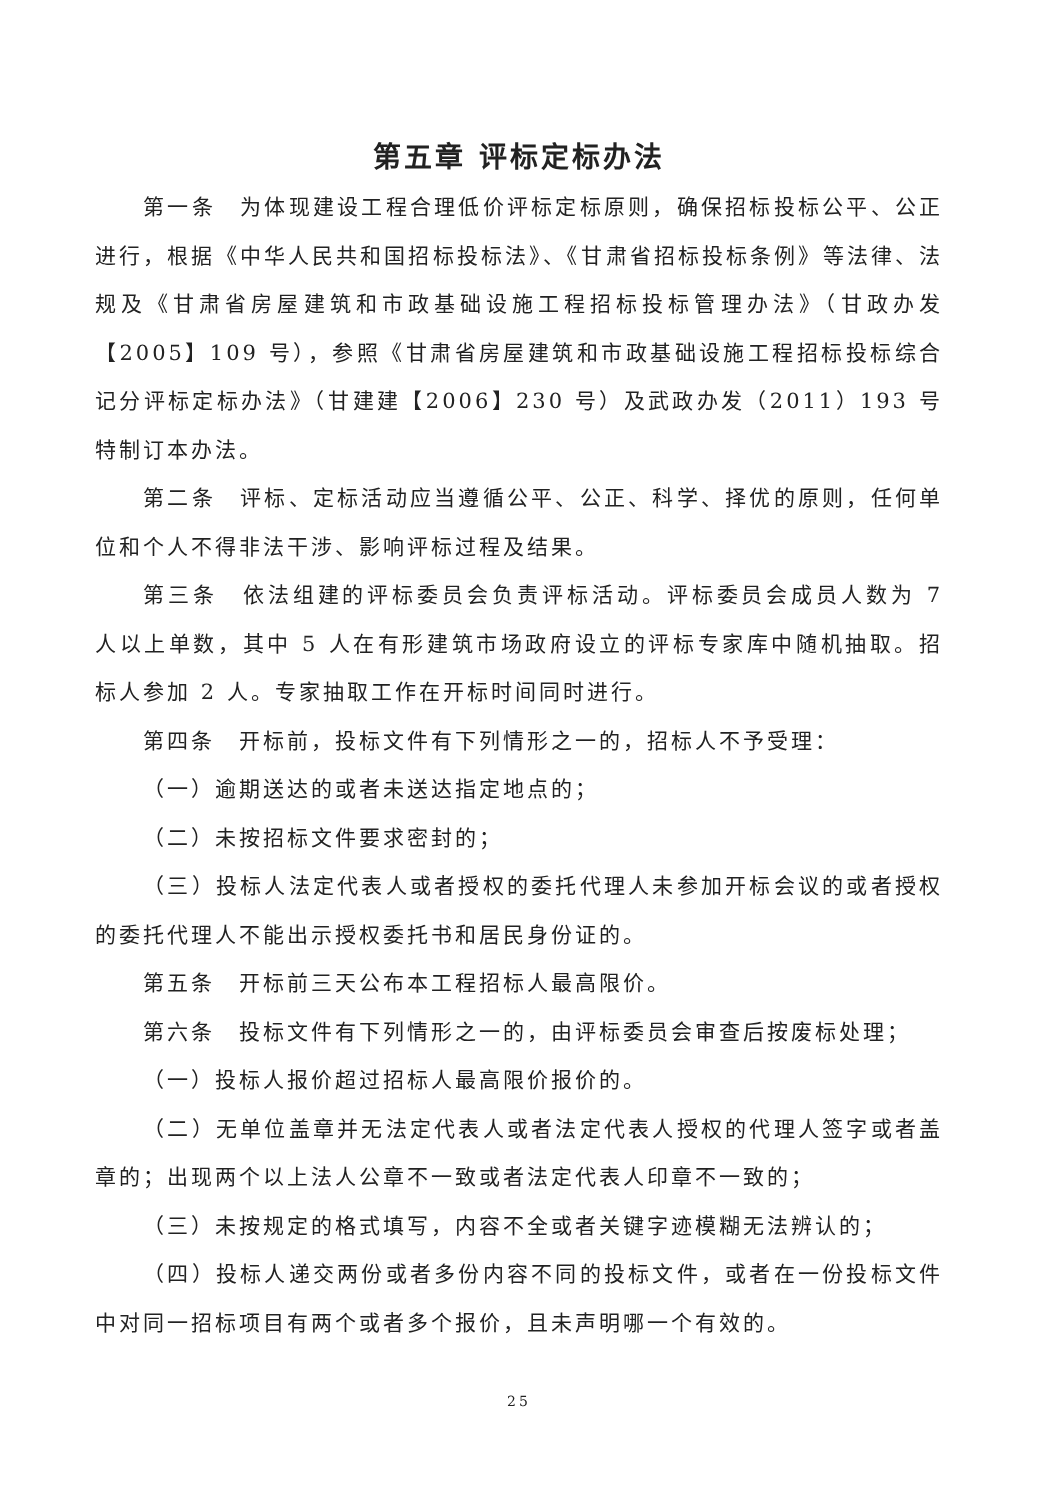第五章 评标定标办法
第一条　为体现建设工程合理低价评标定标原则，确保招标投标公平、公正进行，根据《中华人民共和国招标投标法》、《甘肃省招标投标条例》等法律、法规及《甘肃省房屋建筑和市政基础设施工程招标投标管理办法》（甘政办发【2005】109 号），参照《甘肃省房屋建筑和市政基础设施工程招标投标综合记分评标定标办法》（甘建建【2006】230 号）及武政办发（2011）193 号特制订本办法。
第二条　评标、定标活动应当遵循公平、公正、科学、择优的原则，任何单位和个人不得非法干涉、影响评标过程及结果。
第三条　依法组建的评标委员会负责评标活动。评标委员会成员人数为 7 人以上单数，其中 5 人在有形建筑市场政府设立的评标专家库中随机抽取。招标人参加 2 人。专家抽取工作在开标时间同时进行。
第四条　开标前，投标文件有下列情形之一的，招标人不予受理：
（一）逾期送达的或者未送达指定地点的；
（二）未按招标文件要求密封的；
（三）投标人法定代表人或者授权的委托代理人未参加开标会议的或者授权的委托代理人不能出示授权委托书和居民身份证的。
第五条　开标前三天公布本工程招标人最高限价。
第六条　投标文件有下列情形之一的，由评标委员会审查后按废标处理；
（一）投标人报价超过招标人最高限价报价的。
（二）无单位盖章并无法定代表人或者法定代表人授权的代理人签字或者盖章的；出现两个以上法人公章不一致或者法定代表人印章不一致的；
（三）未按规定的格式填写，内容不全或者关键字迹模糊无法辨认的；
（四）投标人递交两份或者多份内容不同的投标文件，或者在一份投标文件中对同一招标项目有两个或者多个报价，且未声明哪一个有效的。
25